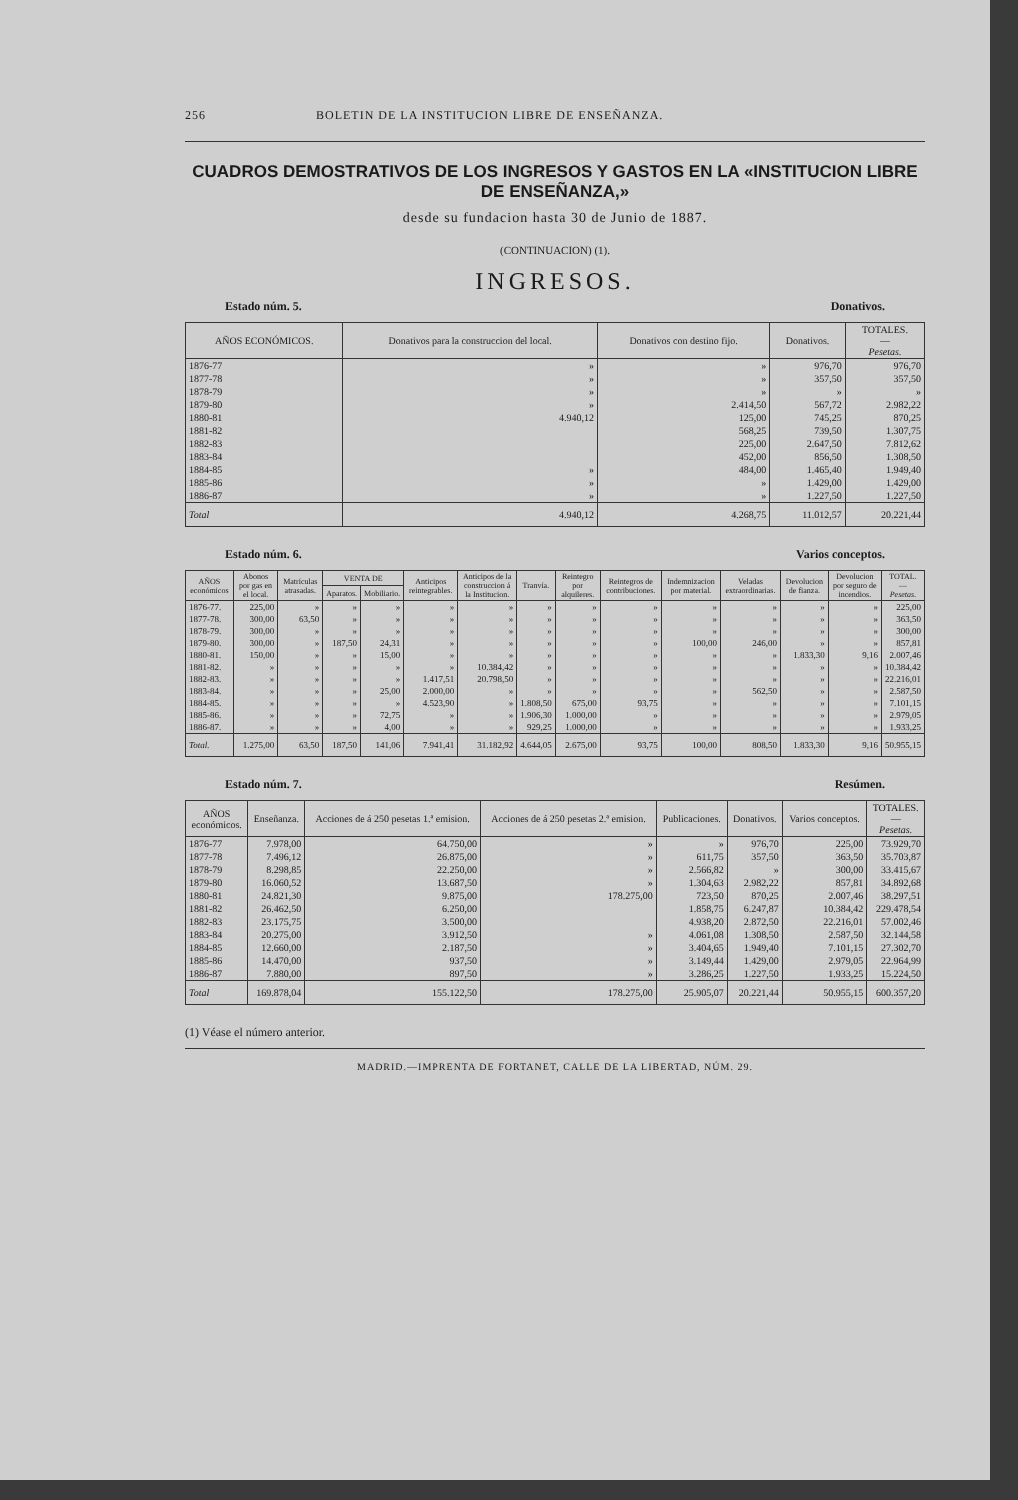256 BOLETIN DE LA INSTITUCION LIBRE DE ENSEÑANZA.
CUADROS DEMOSTRATIVOS DE LOS INGRESOS Y GASTOS EN LA «INSTITUCION LIBRE DE ENSEÑANZA,»
desde su fundacion hasta 30 de Junio de 1887.
(CONTINUACION) (1).
INGRESOS.
Estado núm. 5. Donativos.
| AÑOS ECONÓMICOS. | Donativos para la construccion del local. | Donativos con destino fijo. | Donativos. | TOTALES. — Pesetas. |
| --- | --- | --- | --- | --- |
| 1876-77 | » | » | 976,70 | 976,70 |
| 1877-78 | » | » | 357,50 | 357,50 |
| 1878-79 | » | » | » | » |
| 1879-80 | » | 2.414,50 | 567,72 | 2.982,22 |
| 1880-81 | 4.940,12 | 125,00 | 745,25 | 870,25 |
| 1881-82 | | 568,25 | 739,50 | 1.307,75 |
| 1882-83 | | 225,00 | 2.647,50 | 7.812,62 |
| 1883-84 | | 452,00 | 856,50 | 1.308,50 |
| 1884-85 | » | 484,00 | 1.465,40 | 1.949,40 |
| 1885-86 | » | » | 1.429,00 | 1.429,00 |
| 1886-87 | » | » | 1.227,50 | 1.227,50 |
| Total | 4.940,12 | 4.268,75 | 11.012,57 | 20.221,44 |
Estado núm. 6. Varios conceptos.
| AÑOS económicos | Abonos por gas en el local. | Matrículas atrasadas. | VENTA DE | | Anticipos reintegrables. | Anticipos de la construccion á la Institucion. | Tranvía. | Reintegro por alquileres. | Reintegros de contribuciones. | Indemnizacion por material. | Veladas extraordinarias. | Devolucion de fianza. | Devolucion por seguro de incendios. | TOTAL. — Pesetas. |
| --- | --- | --- | --- | --- | --- | --- | --- | --- | --- | --- | --- | --- | --- | --- |
| | | | Aparatos. | Mobiliario. | | | | | | | | | | |
| 1876-77. | 225,00 | » | » | » | » | » | » | » | » | » | » | » | » | 225,00 |
| 1877-78. | 300,00 | 63,50 | » | » | » | » | » | » | » | » | » | » | » | 363,50 |
| 1878-79. | 300,00 | » | » | » | » | » | » | » | » | » | » | » | » | 300,00 |
| 1879-80. | 300,00 | » | 187,50 | 24,31 | » | » | » | » | » | 100,00 | 246,00 | » | » | 857,81 |
| 1880-81. | 150,00 | » | » | 15,00 | » | » | » | » | » | » | » | 1.833,30 | 9,16 | 2.007,46 |
| 1881-82. | » | » | » | » | » | 10.384,42 | » | » | » | » | » | » | » | 10.384,42 |
| 1882-83. | » | » | » | » | 1.417,51 | 20.798,50 | » | » | » | » | » | » | » | 22.216,01 |
| 1883-84. | » | » | » | 25,00 | 2.000,00 | » | » | » | » | » | 562,50 | » | » | 2.587,50 |
| 1884-85. | » | » | » | » | 4.523,90 | » | 1.808,50 | 675,00 | 93,75 | » | » | » | » | 7.101,15 |
| 1885-86. | » | » | » | 72,75 | » | » | 1.906,30 | 1.000,00 | » | » | » | » | » | 2.979,05 |
| 1886-87. | » | » | » | 4,00 | » | » | 929,25 | 1.000,00 | » | » | » | » | » | 1.933,25 |
| Total. | 1.275,00 | 63,50 | 187,50 | 141,06 | 7.941,41 | 31.182,92 | 4.644,05 | 2.675,00 | 93,75 | 100,00 | 808,50 | 1.833,30 | 9,16 | 50.955,15 |
Estado núm. 7. Resúmen.
| AÑOS económicos. | Enseñanza. | Acciones de á 250 pesetas 1.ª emision. | Acciones de á 250 pesetas 2.ª emision. | Publicaciones. | Donativos. | Varios conceptos. | TOTALES. — Pesetas. |
| --- | --- | --- | --- | --- | --- | --- | --- |
| 1876-77 | 7.978,00 | 64.750,00 | » | » | 976,70 | 225,00 | 73.929,70 |
| 1877-78 | 7.496,12 | 26.875,00 | » | 611,75 | 357,50 | 363,50 | 35.703,87 |
| 1878-79 | 8.298,85 | 22.250,00 | » | 2.566,82 | » | 300,00 | 33.415,67 |
| 1879-80 | 16.060,52 | 13.687,50 | » | 1.304,63 | 2.982,22 | 857,81 | 34.892,68 |
| 1880-81 | 24.821,30 | 9.875,00 | 178.275,00 | 723,50 | 870,25 | 2.007,46 | 38.297,51 |
| 1881-82 | 26.462,50 | 6.250,00 | | 1.858,75 | 6.247,87 | 10.384,42 | 229.478,54 |
| 1882-83 | 23.175,75 | 3.500,00 | | 4.938,20 | 2.872,50 | 22.216,01 | 57.002,46 |
| 1883-84 | 20.275,00 | 3.912,50 | » | 4.061,08 | 1.308,50 | 2.587,50 | 32.144,58 |
| 1884-85 | 12.660,00 | 2.187,50 | » | 3.404,65 | 1.949,40 | 7.101,15 | 27.302,70 |
| 1885-86 | 14.470,00 | 937,50 | » | 3.149,44 | 1.429,00 | 2.979,05 | 22.964,99 |
| 1886-87 | 7.880,00 | 897,50 | » | 3.286,25 | 1.227,50 | 1.933,25 | 15.224,50 |
| Total | 169.878,04 | 155.122,50 | 178.275,00 | 25.905,07 | 20.221,44 | 50.955,15 | 600.357,20 |
(1) Véase el número anterior.
MADRID.—IMPRENTA DE FORTANET, CALLE DE LA LIBERTAD, NÚM. 29.